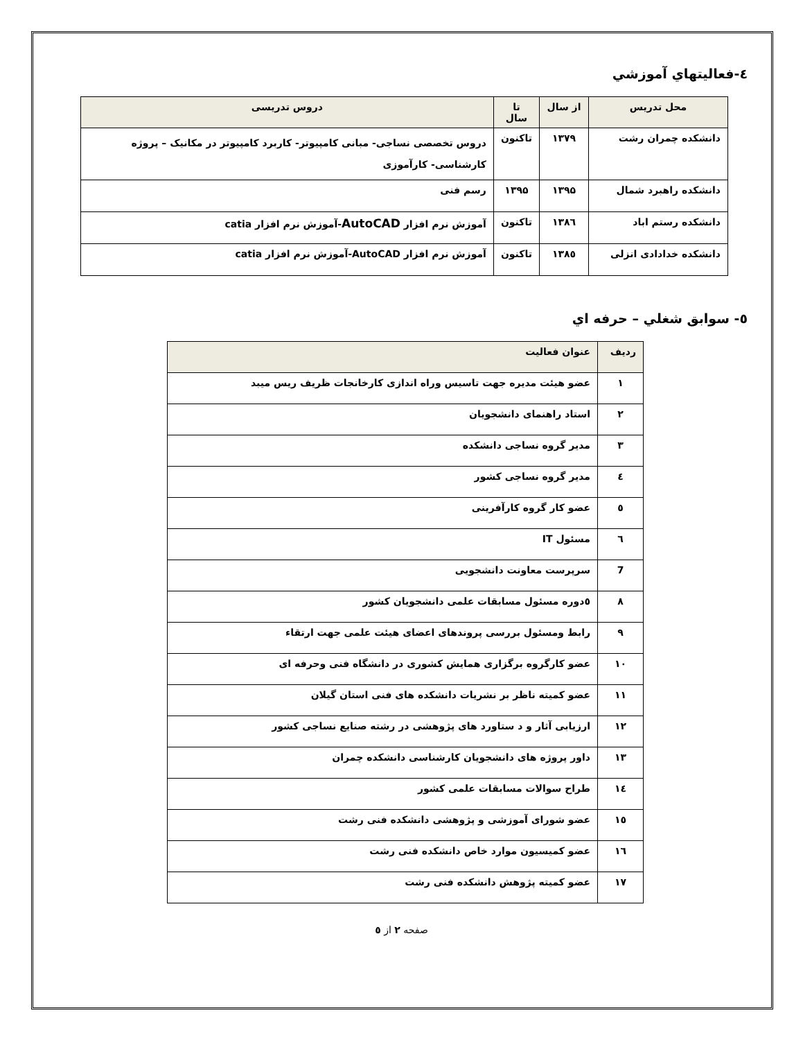٤-فعاليتهاي آموزشي
| محل تدریس | از سال | تا سال | دروس تدریسی |
| --- | --- | --- | --- |
| دانشکده چمران رشت | ۱۳۷۹ | تاکنون | دروس تخصصی نساجی- مبانی کامپیوتر- کاربرد کامپیوتر در مکانیک – پروژه کارشناسی- کارآموزی |
| دانشکده راهبرد شمال | ۱۳۹۵ | ۱۳۹۵ | رسم فنی |
| دانشکده رستم اباد | ۱۳۸٦ | تاکنون | آموزش نرم افزار AutoCAD -آموزش نرم افزار catia |
| دانشکده خدادادی انزلی | ۱۳۸٥ | تاکنون | آموزش نرم افزار AutoCAD-آموزش نرم افزار catia |
٥- سوابق شغلي – حرفه اي
| ردیف | عنوان فعالیت |
| --- | --- |
| ۱ | عضو هیئت مدیره جهت تاسیس وراه اندازی کارخانجات ظریف ریس میبد |
| ۲ | استاد راهنمای دانشجویان |
| ۳ | مدیر گروه نساجی دانشکده |
| ٤ | مدیر گروه نساجی کشور |
| ٥ | عضو کار گروه کارآفرینی |
| ٦ | مسئول IT |
| 7 | سرپرست معاونت دانشجویی |
| ۸ | ٥دوره مسئول مسابقات علمی دانشجویان کشور |
| ۹ | رابط ومسئول بررسی پروندهای اعضای هیئت علمی جهت ارتقاء |
| ۱۰ | عضو کارگروه برگزاری همایش کشوری در دانشگاه فنی وحرفه ای |
| ۱۱ | عضو کمیته ناظر بر نشریات دانشکده های فنی استان گیلان |
| ۱۲ | ارزیابی آثار و د ستاورد های پژوهشی در رشته صنایع نساجی کشور |
| ۱۳ | داور پروژه های دانشجویان کارشناسی دانشکده چمران |
| ۱٤ | طراح سوالات مسابقات علمی کشور |
| ۱٥ | عضو شورای آموزشی و پژوهشی دانشکده فنی رشت |
| ۱٦ | عضو کمیسیون موارد خاص دانشکده فنی رشت |
| ۱۷ | عضو کمیته پژوهش دانشکده فنی رشت |
صفحه ۲ از ٥